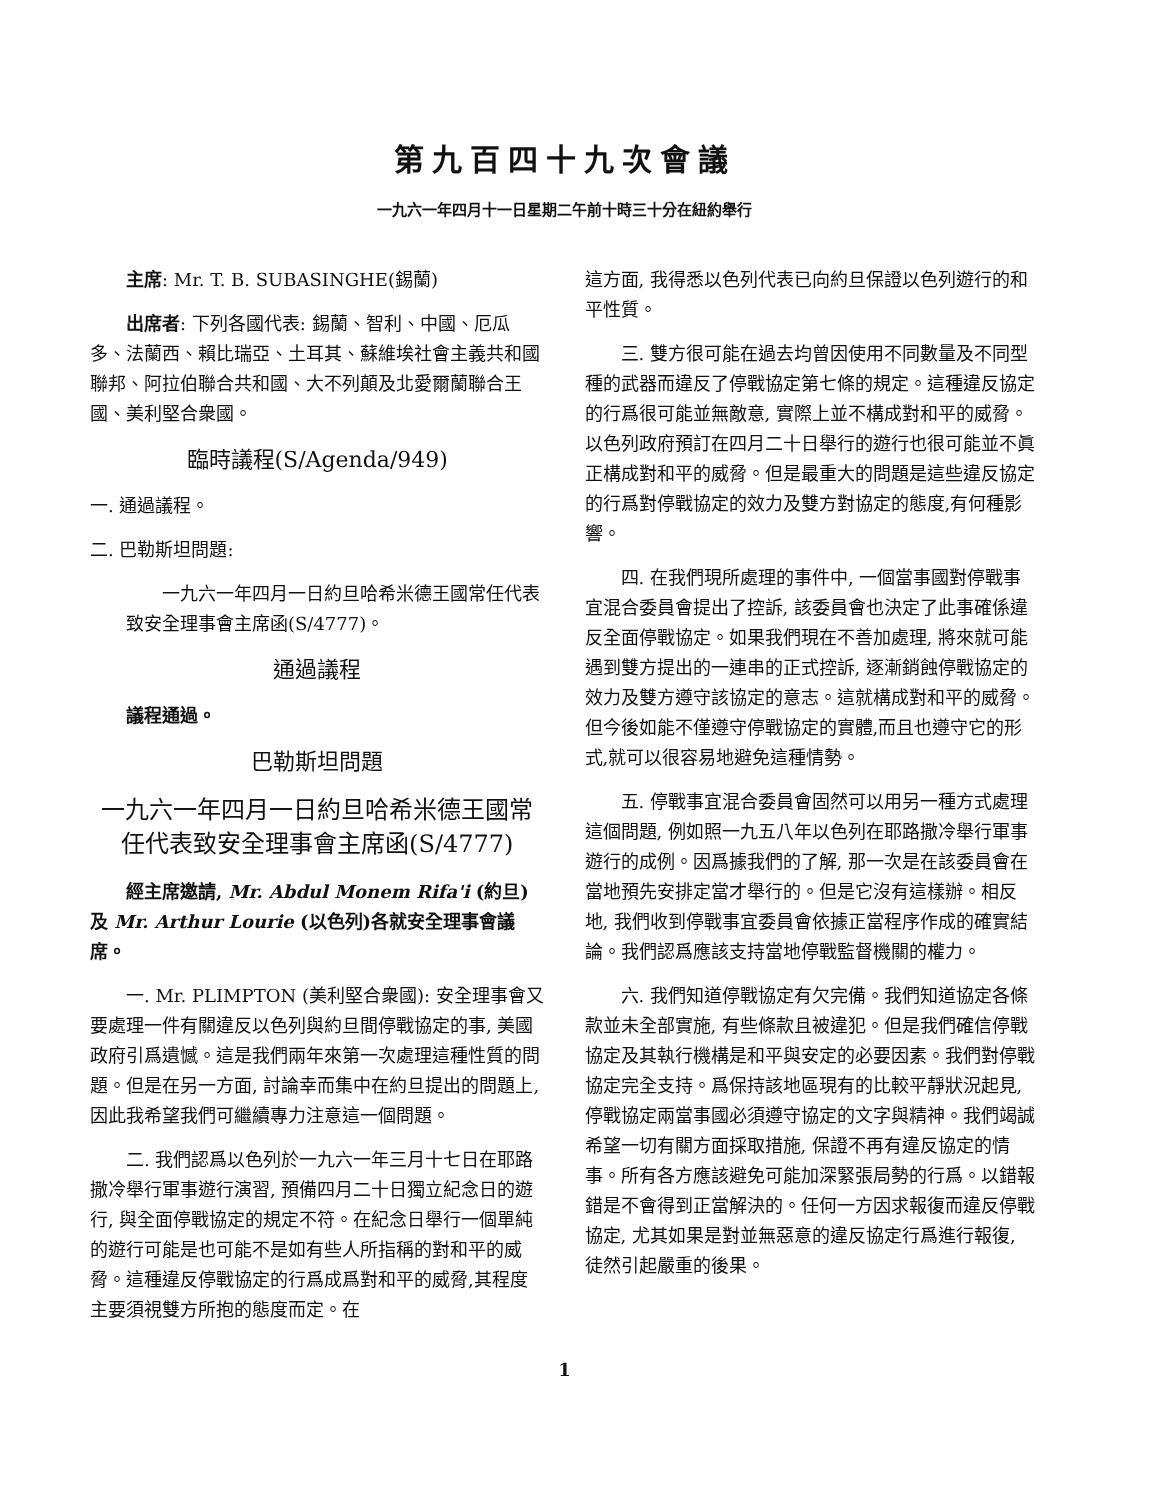第九百四十九次會議
一九六一年四月十一日星期二午前十時三十分在紐約舉行
主席: Mr. T. B. SUBASINGHE(錫蘭)
出席者: 下列各國代表: 錫蘭、智利、中國、厄瓜多、法蘭西、賴比瑞亞、土耳其、蘇維埃社會主義共和國聯邦、阿拉伯聯合共和國、大不列顛及北愛爾蘭聯合王國、美利堅合衆國。
臨時議程(S/Agenda/949)
一. 通過議程。
二. 巴勒斯坦問題:
一九六一年四月一日約旦哈希米德王國常任代表致安全理事會主席函(S/4777)。
通過議程
議程通過。
巴勒斯坦問題
一九六一年四月一日約旦哈希米德王國常任代表致安全理事會主席函(S/4777)
經主席邀請, Mr. Abdul Monem Rifa'i (約旦)及 Mr. Arthur Lourie (以色列)各就安全理事會議席。
一. Mr. PLIMPTON (美利堅合衆國): 安全理事會又要處理一件有關違反以色列與約旦間停戰協定的事, 美國政府引爲遺憾。這是我們兩年來第一次處理這種性質的問題。但是在另一方面, 討論幸而集中在約旦提出的問題上, 因此我希望我們可繼續專力注意這一個問題。
二. 我們認爲以色列於一九六一年三月十七日在耶路撒冷舉行軍事遊行演習, 預備四月二十日獨立紀念日的遊行, 與全面停戰協定的規定不符。在紀念日舉行一個單純的遊行可能是也可能不是如有些人所指稱的對和平的威脅。這種違反停戰協定的行爲成爲對和平的威脅,其程度主要須視雙方所抱的態度而定。在
這方面, 我得悉以色列代表已向約旦保證以色列遊行的和平性質。
三. 雙方很可能在過去均曾因使用不同數量及不同型種的武器而違反了停戰協定第七條的規定。這種違反協定的行爲很可能並無敵意, 實際上並不構成對和平的威脅。以色列政府預訂在四月二十日舉行的遊行也很可能並不眞正構成對和平的威脅。但是最重大的問題是這些違反協定的行爲對停戰協定的效力及雙方對協定的態度,有何種影響。
四. 在我們現所處理的事件中, 一個當事國對停戰事宜混合委員會提出了控訴, 該委員會也決定了此事確係違反全面停戰協定。如果我們現在不善加處理, 將來就可能遇到雙方提出的一連串的正式控訴, 逐漸銷蝕停戰協定的效力及雙方遵守該協定的意志。這就構成對和平的威脅。但今後如能不僅遵守停戰協定的實體,而且也遵守它的形式,就可以很容易地避免這種情勢。
五. 停戰事宜混合委員會固然可以用另一種方式處理這個問題, 例如照一九五八年以色列在耶路撒冷舉行軍事遊行的成例。因爲據我們的了解, 那一次是在該委員會在當地預先安排定當才舉行的。但是它沒有這樣辦。相反地, 我們收到停戰事宜委員會依據正當程序作成的確實結論。我們認爲應該支持當地停戰監督機關的權力。
六. 我們知道停戰協定有欠完備。我們知道協定各條款並未全部實施, 有些條款且被違犯。但是我們確信停戰協定及其執行機構是和平與安定的必要因素。我們對停戰協定完全支持。爲保持該地區現有的比較平靜狀況起見, 停戰協定兩當事國必須遵守協定的文字與精神。我們竭誠希望一切有關方面採取措施, 保證不再有違反協定的情事。所有各方應該避免可能加深緊張局勢的行爲。以錯報錯是不會得到正當解決的。任何一方因求報復而違反停戰協定, 尤其如果是對並無惡意的違反協定行爲進行報復, 徒然引起嚴重的後果。
1